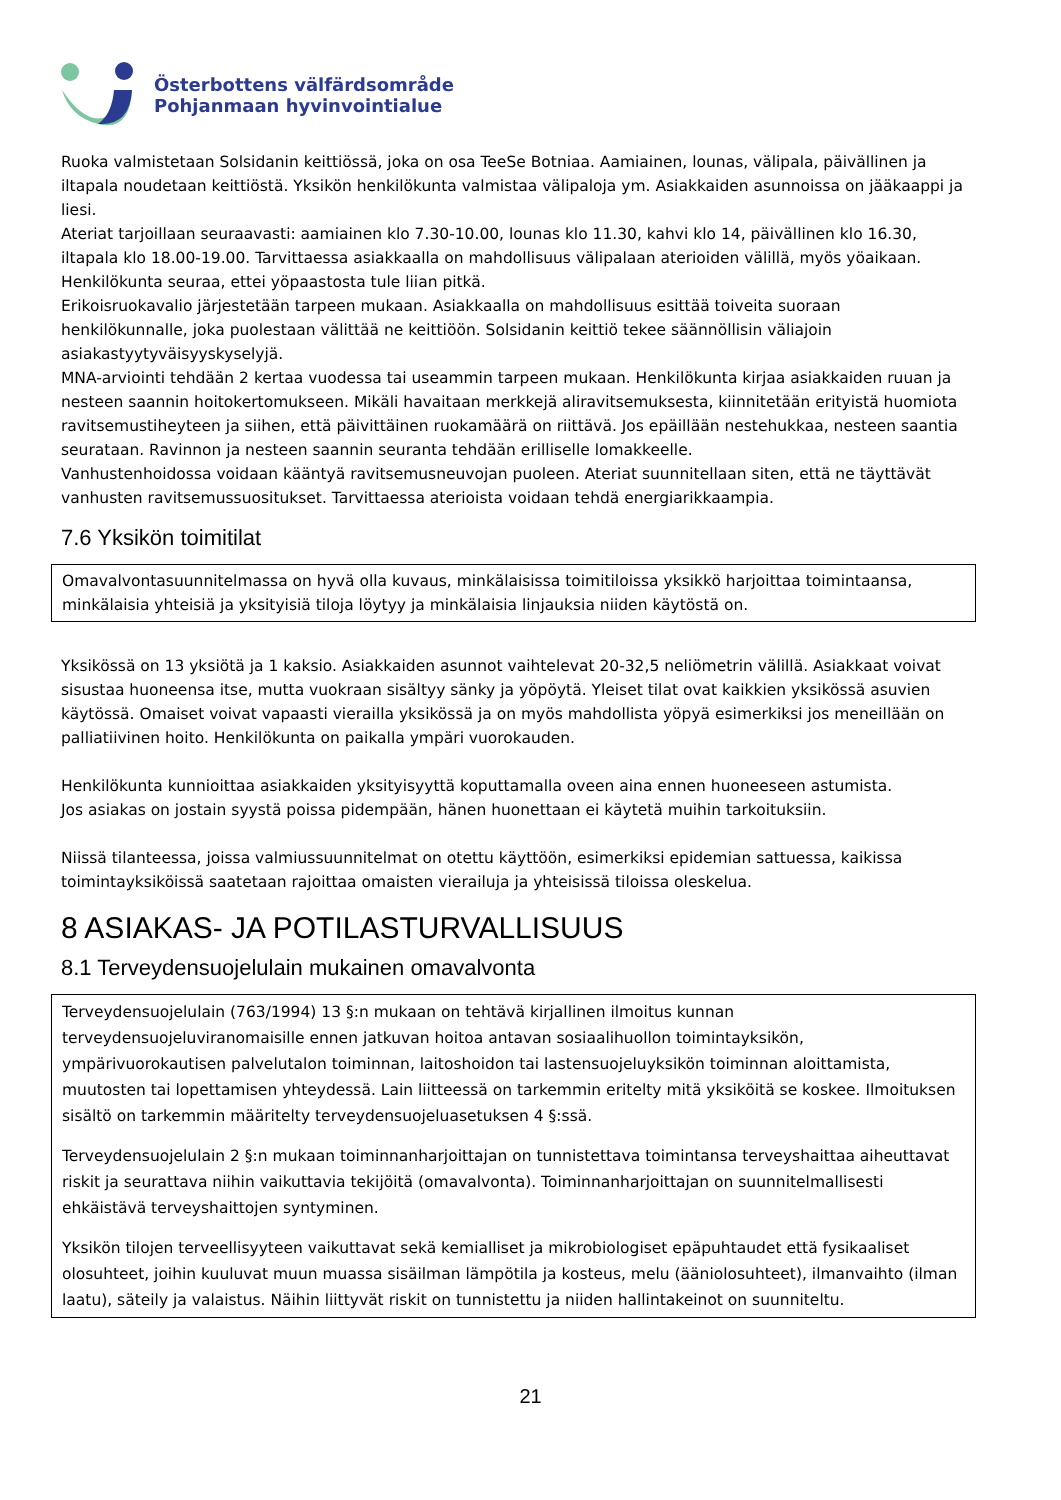Österbottens välfärdsområde
Pohjanmaan hyvinvointialue
Ruoka valmistetaan Solsidanin keittiössä, joka on osa TeeSe Botniaa. Aamiainen, lounas, välipala, päivällinen ja iltapala noudetaan keittiöstä. Yksikön henkilökunta valmistaa välipaloja ym. Asiakkaiden asunnoissa on jääkaappi ja liesi.
Ateriat tarjoillaan seuraavasti: aamiainen klo 7.30-10.00, lounas klo 11.30, kahvi klo 14, päivällinen klo 16.30, iltapala klo 18.00-19.00. Tarvittaessa asiakkaalla on mahdollisuus välipalaan aterioiden välillä, myös yöaikaan. Henkilökunta seuraa, ettei yöpaastosta tule liian pitkä.
Erikoisruokavalio järjestetään tarpeen mukaan. Asiakkaalla on mahdollisuus esittää toiveita suoraan henkilökunnalle, joka puolestaan välittää ne keittiöön. Solsidanin keittiö tekee säännöllisin väliajoin asiakastyytyväisyyskyselyjä.
MNA-arviointi tehdään 2 kertaa vuodessa tai useammin tarpeen mukaan. Henkilökunta kirjaa asiakkaiden ruuan ja nesteen saannin hoitokertomukseen. Mikäli havaitaan merkkejä aliravitsemuksesta, kiinnitetään erityistä huomiota ravitsemustiheyteen ja siihen, että päivittäinen ruokamäärä on riittävä. Jos epäillään nestehukkaa, nesteen saantia seurataan. Ravinnon ja nesteen saannin seuranta tehdään erilliselle lomakkeelle.
Vanhustenhoidossa voidaan kääntyä ravitsemusneuvojan puoleen. Ateriat suunnitellaan siten, että ne täyttävät vanhusten ravitsemussuositukset. Tarvittaessa aterioista voidaan tehdä energiarikkaampia.
7.6 Yksikön toimitilat
Omavalvontasuunnitelmassa on hyvä olla kuvaus, minkälaisissa toimitiloissa yksikkö harjoittaa toimintaansa, minkälaisia yhteisiä ja yksityisiä tiloja löytyy ja minkälaisia linjauksia niiden käytöstä on.
Yksikössä on 13 yksiötä ja 1 kaksio. Asiakkaiden asunnot vaihtelevat 20-32,5 neliömetrin välillä. Asiakkaat voivat sisustaa huoneensa itse, mutta vuokraan sisältyy sänky ja yöpöytä. Yleiset tilat ovat kaikkien yksikössä asuvien käytössä. Omaiset voivat vapaasti vierailla yksikössä ja on myös mahdollista yöpyä esimerkiksi jos meneillään on palliatiivinen hoito. Henkilökunta on paikalla ympäri vuorokauden.
Henkilökunta kunnioittaa asiakkaiden yksityisyyttä koputtamalla oveen aina ennen huoneeseen astumista.
Jos asiakas on jostain syystä poissa pidempään, hänen huonettaan ei käytetä muihin tarkoituksiin.
Niissä tilanteessa, joissa valmiussuunnitelmat on otettu käyttöön, esimerkiksi epidemian sattuessa, kaikissa toimintayksiköissä saatetaan rajoittaa omaisten vierailuja ja yhteisissä tiloissa oleskelua.
8 ASIAKAS- JA POTILASTURVALLISUUS
8.1 Terveydensuojelulain mukainen omavalvonta
Terveydensuojelulain (763/1994) 13 §:n mukaan on tehtävä kirjallinen ilmoitus kunnan terveydensuojeluviranomaisille ennen jatkuvan hoitoa antavan sosiaalihuollon toimintayksikön, ympärivuorokautisen palvelutalon toiminnan, laitoshoidon tai lastensuojeluyksikön toiminnan aloittamista, muutosten tai lopettamisen yhteydessä. Lain liitteessä on tarkemmin eritelty mitä yksiköitä se koskee. Ilmoituksen sisältö on tarkemmin määritelty terveydensuojeluasetuksen 4 §:ssä.
Terveydensuojelulain 2 §:n mukaan toiminnanharjoittajan on tunnistettava toimintansa terveyshaittaa aiheuttavat riskit ja seurattava niihin vaikuttavia tekijöitä (omavalvonta). Toiminnanharjoittajan on suunnitelmallisesti ehkäistävä terveyshaittojen syntyminen.
Yksikön tilojen terveellisyyteen vaikuttavat sekä kemialliset ja mikrobiologiset epäpuhtaudet että fysikaaliset olosuhteet, joihin kuuluvat muun muassa sisäilman lämpötila ja kosteus, melu (ääniolosuhteet), ilmanvaihto (ilman laatu), säteily ja valaistus. Näihin liittyvät riskit on tunnistettu ja niiden hallintakeinot on suunniteltu.
21